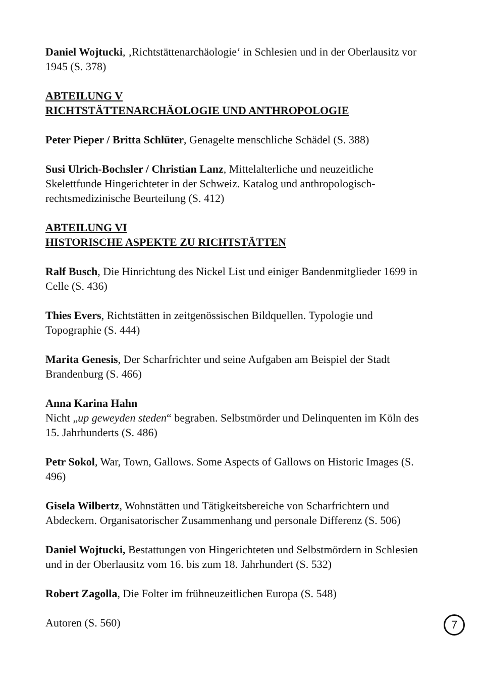Daniel Wojtucki, ‚Richtstättenarchäologie‘ in Schlesien und in der Oberlausitz vor 1945 (S. 378)
ABTEILUNG V
RICHTSTÄTTENARCHÄOLOGIE UND ANTHROPOLOGIE
Peter Pieper / Britta Schlüter, Genagelte menschliche Schädel (S. 388)
Susi Ulrich-Bochsler / Christian Lanz, Mittelalterliche und neuzeitliche Skelettfunde Hingerichteter in der Schweiz. Katalog und anthropologisch-rechtsmedizinische Beurteilung (S. 412)
ABTEILUNG VI
HISTORISCHE ASPEKTE ZU RICHTSTÄTTEN
Ralf Busch, Die Hinrichtung des Nickel List und einiger Bandenmitglieder 1699 in Celle (S. 436)
Thies Evers, Richtstätten in zeitgenössischen Bildquellen. Typologie und Topographie (S. 444)
Marita Genesis, Der Scharfrichter und seine Aufgaben am Beispiel der Stadt Brandenburg (S. 466)
Anna Karina Hahn
Nicht „up geweyden steden“ begraben. Selbstmörder und Delinquenten im Köln des 15. Jahrhunderts (S. 486)
Petr Sokol, War, Town, Gallows. Some Aspects of Gallows on Historic Images (S. 496)
Gisela Wilbertz, Wohnstätten und Tätigkeitsbereiche von Scharfrichtern und Abdeckern. Organisatorischer Zusammenhang und personale Differenz (S. 506)
Daniel Wojtucki, Bestattungen von Hingerichteten und Selbstmördern in Schlesien und in der Oberlausitz vom 16. bis zum 18. Jahrhundert (S. 532)
Robert Zagolla, Die Folter im frühneuzeitlichen Europa (S. 548)
Autoren (S. 560)
7